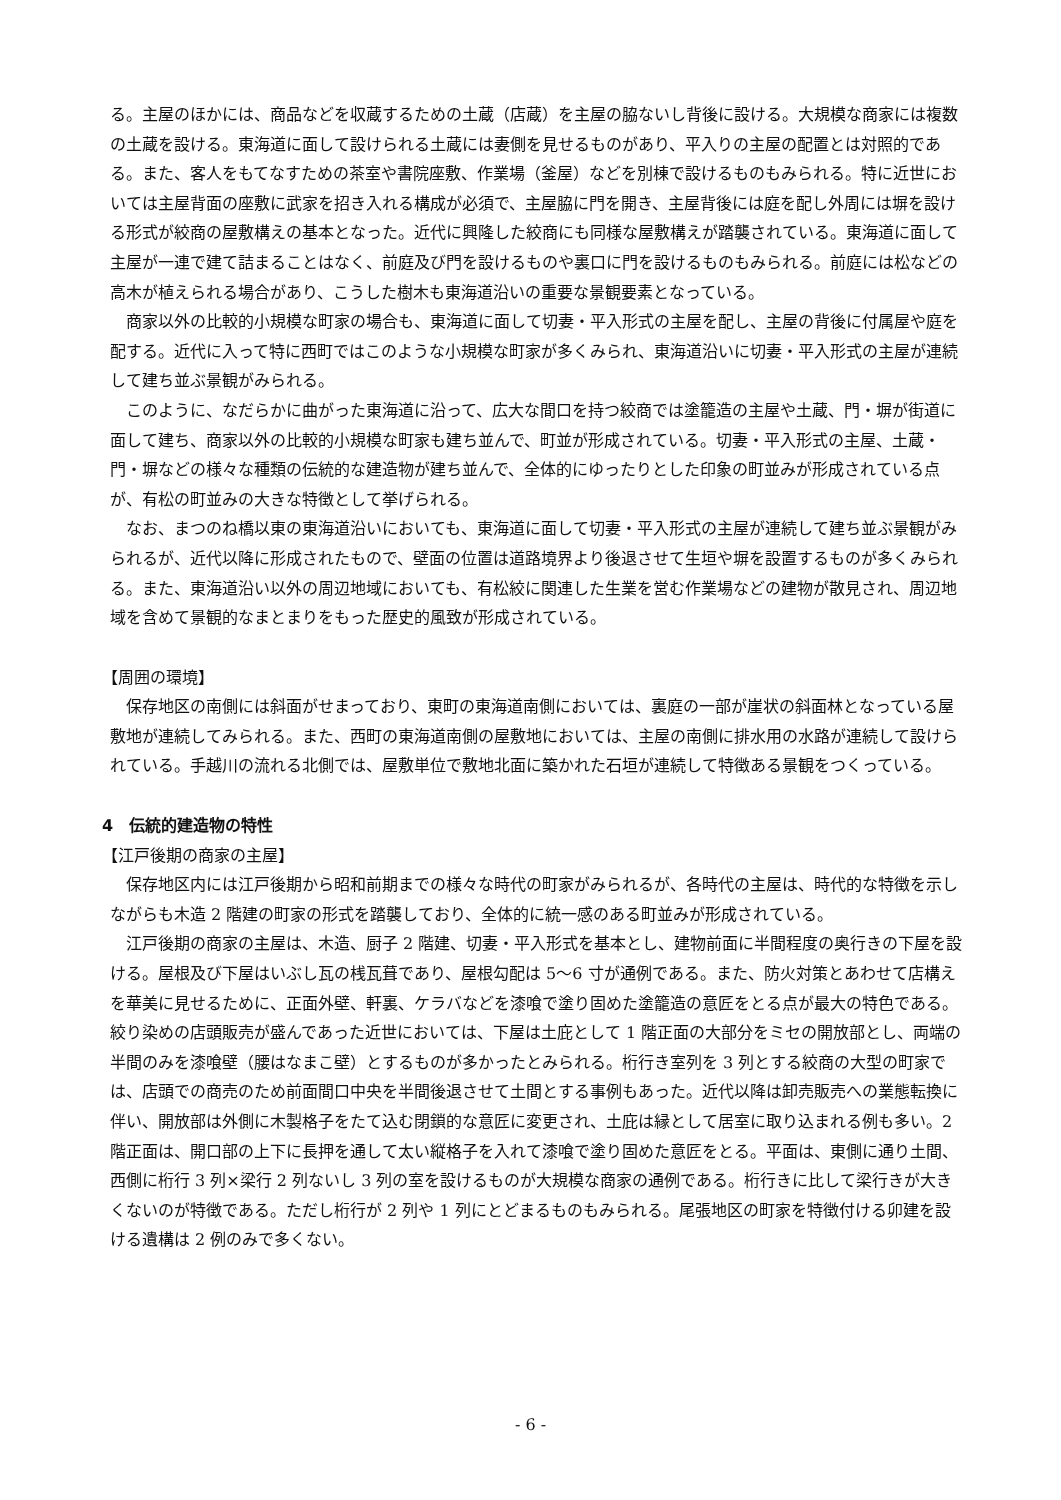る。主屋のほかには、商品などを収蔵するための土蔵（店蔵）を主屋の脇ないし背後に設ける。大規模な商家には複数の土蔵を設ける。東海道に面して設けられる土蔵には妻側を見せるものがあり、平入りの主屋の配置とは対照的である。また、客人をもてなすための茶室や書院座敷、作業場（釜屋）などを別棟で設けるものもみられる。特に近世においては主屋背面の座敷に武家を招き入れる構成が必須で、主屋脇に門を開き、主屋背後には庭を配し外周には塀を設ける形式が絞商の屋敷構えの基本となった。近代に興隆した絞商にも同様な屋敷構えが踏襲されている。東海道に面して主屋が一連で建て詰まることはなく、前庭及び門を設けるものや裏口に門を設けるものもみられる。前庭には松などの高木が植えられる場合があり、こうした樹木も東海道沿いの重要な景観要素となっている。
商家以外の比較的小規模な町家の場合も、東海道に面して切妻・平入形式の主屋を配し、主屋の背後に付属屋や庭を配する。近代に入って特に西町ではこのような小規模な町家が多くみられ、東海道沿いに切妻・平入形式の主屋が連続して建ち並ぶ景観がみられる。
このように、なだらかに曲がった東海道に沿って、広大な間口を持つ絞商では塗籠造の主屋や土蔵、門・塀が街道に面して建ち、商家以外の比較的小規模な町家も建ち並んで、町並が形成されている。切妻・平入形式の主屋、土蔵・門・塀などの様々な種類の伝統的な建造物が建ち並んで、全体的にゆったりとした印象の町並みが形成されている点が、有松の町並みの大きな特徴として挙げられる。
なお、まつのね橋以東の東海道沿いにおいても、東海道に面して切妻・平入形式の主屋が連続して建ち並ぶ景観がみられるが、近代以降に形成されたもので、壁面の位置は道路境界より後退させて生垣や塀を設置するものが多くみられる。また、東海道沿い以外の周辺地域においても、有松絞に関連した生業を営む作業場などの建物が散見され、周辺地域を含めて景観的なまとまりをもった歴史的風致が形成されている。
【周囲の環境】
保存地区の南側には斜面がせまっており、東町の東海道南側においては、裏庭の一部が崖状の斜面林となっている屋敷地が連続してみられる。また、西町の東海道南側の屋敷地においては、主屋の南側に排水用の水路が連続して設けられている。手越川の流れる北側では、屋敷単位で敷地北面に築かれた石垣が連続して特徴ある景観をつくっている。
4　伝統的建造物の特性
【江戸後期の商家の主屋】
保存地区内には江戸後期から昭和前期までの様々な時代の町家がみられるが、各時代の主屋は、時代的な特徴を示しながらも木造 2 階建の町家の形式を踏襲しており、全体的に統一感のある町並みが形成されている。
江戸後期の商家の主屋は、木造、厨子 2 階建、切妻・平入形式を基本とし、建物前面に半間程度の奥行きの下屋を設ける。屋根及び下屋はいぶし瓦の桟瓦葺であり、屋根勾配は 5〜6 寸が通例である。また、防火対策とあわせて店構えを華美に見せるために、正面外壁、軒裏、ケラバなどを漆喰で塗り固めた塗籠造の意匠をとる点が最大の特色である。絞り染めの店頭販売が盛んであった近世においては、下屋は土庇として 1 階正面の大部分をミセの開放部とし、両端の半間のみを漆喰壁（腰はなまこ壁）とするものが多かったとみられる。桁行き室列を 3 列とする絞商の大型の町家では、店頭での商売のため前面間口中央を半間後退させて土間とする事例もあった。近代以降は卸売販売への業態転換に伴い、開放部は外側に木製格子をたて込む閉鎖的な意匠に変更され、土庇は縁として居室に取り込まれる例も多い。2 階正面は、開口部の上下に長押を通して太い縦格子を入れて漆喰で塗り固めた意匠をとる。平面は、東側に通り土間、西側に桁行 3 列×梁行 2 列ないし 3 列の室を設けるものが大規模な商家の通例である。桁行きに比して梁行きが大きくないのが特徴である。ただし桁行が 2 列や 1 列にとどまるものもみられる。尾張地区の町家を特徴付ける卯建を設ける遺構は 2 例のみで多くない。
- 6 -